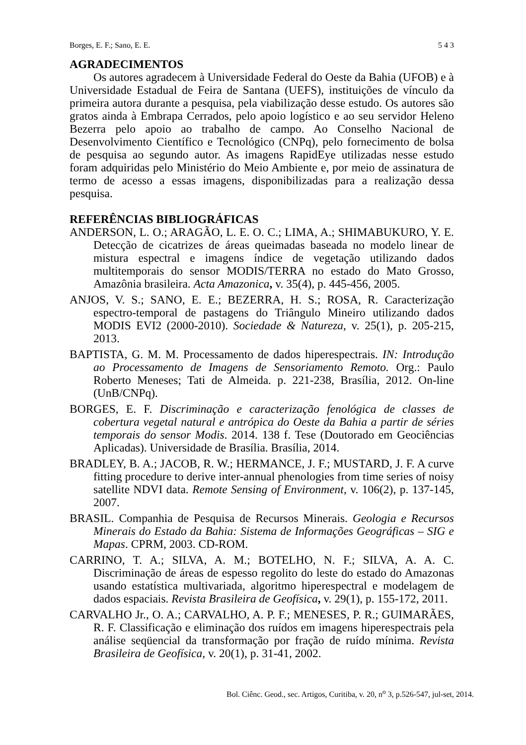Borges, E. F.; Sano, E. E. 5 4 3
AGRADECIMENTOS
Os autores agradecem à Universidade Federal do Oeste da Bahia (UFOB) e à Universidade Estadual de Feira de Santana (UEFS), instituições de vínculo da primeira autora durante a pesquisa, pela viabilização desse estudo. Os autores são gratos ainda à Embrapa Cerrados, pelo apoio logístico e ao seu servidor Heleno Bezerra pelo apoio ao trabalho de campo. Ao Conselho Nacional de Desenvolvimento Científico e Tecnológico (CNPq), pelo fornecimento de bolsa de pesquisa ao segundo autor. As imagens RapidEye utilizadas nesse estudo foram adquiridas pelo Ministério do Meio Ambiente e, por meio de assinatura de termo de acesso a essas imagens, disponibilizadas para a realização dessa pesquisa.
REFERÊNCIAS BIBLIOGRÁFICAS
ANDERSON, L. O.; ARAGÃO, L. E. O. C.; LIMA, A.; SHIMABUKURO, Y. E. Detecção de cicatrizes de áreas queimadas baseada no modelo linear de mistura espectral e imagens índice de vegetação utilizando dados multitemporais do sensor MODIS/TERRA no estado do Mato Grosso, Amazônia brasileira. Acta Amazonica, v. 35(4), p. 445-456, 2005.
ANJOS, V. S.; SANO, E. E.; BEZERRA, H. S.; ROSA, R. Caracterização espectro-temporal de pastagens do Triângulo Mineiro utilizando dados MODIS EVI2 (2000-2010). Sociedade & Natureza, v. 25(1), p. 205-215, 2013.
BAPTISTA, G. M. M. Processamento de dados hiperespectrais. IN: Introdução ao Processamento de Imagens de Sensoriamento Remoto. Org.: Paulo Roberto Meneses; Tati de Almeida. p. 221-238, Brasília, 2012. On-line (UnB/CNPq).
BORGES, E. F. Discriminação e caracterização fenológica de classes de cobertura vegetal natural e antrópica do Oeste da Bahia a partir de séries temporais do sensor Modis. 2014. 138 f. Tese (Doutorado em Geociências Aplicadas). Universidade de Brasília. Brasília, 2014.
BRADLEY, B. A.; JACOB, R. W.; HERMANCE, J. F.; MUSTARD, J. F. A curve fitting procedure to derive inter-annual phenologies from time series of noisy satellite NDVI data. Remote Sensing of Environment, v. 106(2), p. 137-145, 2007.
BRASIL. Companhia de Pesquisa de Recursos Minerais. Geologia e Recursos Minerais do Estado da Bahia: Sistema de Informações Geográficas – SIG e Mapas. CPRM, 2003. CD-ROM.
CARRINO, T. A.; SILVA, A. M.; BOTELHO, N. F.; SILVA, A. A. C. Discriminação de áreas de espesso regolito do leste do estado do Amazonas usando estatística multivariada, algoritmo hiperespectral e modelagem de dados espaciais. Revista Brasileira de Geofísica, v. 29(1), p. 155-172, 2011.
CARVALHO Jr., O. A.; CARVALHO, A. P. F.; MENESES, P. R.; GUIMARÃES, R. F. Classificação e eliminação dos ruídos em imagens hiperespectrais pela análise seqüencial da transformação por fração de ruído mínima. Revista Brasileira de Geofísica, v. 20(1), p. 31-41, 2002.
Bol. Ciênc. Geod., sec. Artigos, Curitiba, v. 20, n<sup>o</sup> 3, p.526-547, jul-set, 2014.